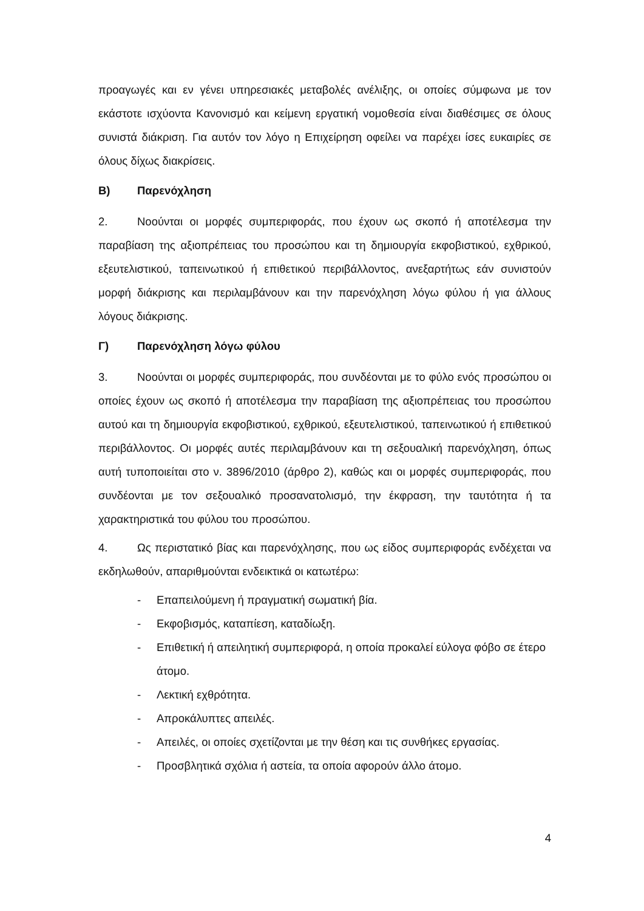προαγωγές και εν γένει υπηρεσιακές μεταβολές ανέλιξης, οι οποίες σύμφωνα με τον εκάστοτε ισχύοντα Κανονισμό και κείμενη εργατική νομοθεσία είναι διαθέσιμες σε όλους συνιστά διάκριση. Για αυτόν τον λόγο η Επιχείρηση οφείλει να παρέχει ίσες ευκαιρίες σε όλους δίχως διακρίσεις.
Β) Παρενόχληση
2. Νοούνται οι μορφές συμπεριφοράς, που έχουν ως σκοπό ή αποτέλεσμα την παραβίαση της αξιοπρέπειας του προσώπου και τη δημιουργία εκφοβιστικού, εχθρικού, εξευτελιστικού, ταπεινωτικού ή επιθετικού περιβάλλοντος, ανεξαρτήτως εάν συνιστούν μορφή διάκρισης και περιλαμβάνουν και την παρενόχληση λόγω φύλου ή για άλλους λόγους διάκρισης.
Γ) Παρενόχληση λόγω φύλου
3. Νοούνται οι μορφές συμπεριφοράς, που συνδέονται με το φύλο ενός προσώπου οι οποίες έχουν ως σκοπό ή αποτέλεσμα την παραβίαση της αξιοπρέπειας του προσώπου αυτού και τη δημιουργία εκφοβιστικού, εχθρικού, εξευτελιστικού, ταπεινωτικού ή επιθετικού περιβάλλοντος. Οι μορφές αυτές περιλαμβάνουν και τη σεξουαλική παρενόχληση, όπως αυτή τυποποιείται στο ν. 3896/2010 (άρθρο 2), καθώς και οι μορφές συμπεριφοράς, που συνδέονται με τον σεξουαλικό προσανατολισμό, την έκφραση, την ταυτότητα ή τα χαρακτηριστικά του φύλου του προσώπου.
4. Ως περιστατικό βίας και παρενόχλησης, που ως είδος συμπεριφοράς ενδέχεται να εκδηλωθούν, απαριθμούνται ενδεικτικά οι κατωτέρω:
- Επαπειλούμενη ή πραγματική σωματική βία.
- Εκφοβισμός, καταπίεση, καταδίωξη.
- Επιθετική ή απειλητική συμπεριφορά, η οποία προκαλεί εύλογα φόβο σε έτερο άτομο.
- Λεκτική εχθρότητα.
- Απροκάλυπτες απειλές.
- Απειλές, οι οποίες σχετίζονται με την θέση και τις συνθήκες εργασίας.
- Προσβλητικά σχόλια ή αστεία, τα οποία αφορούν άλλο άτομο.
4